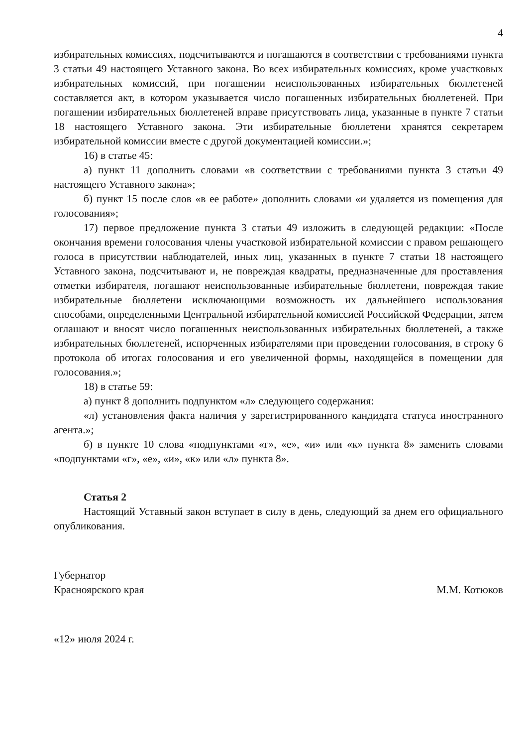4
избирательных комиссиях, подсчитываются и погашаются в соответствии с требованиями пункта 3 статьи 49 настоящего Уставного закона. Во всех избирательных комиссиях, кроме участковых избирательных комиссий, при погашении неиспользованных избирательных бюллетеней составляется акт, в котором указывается число погашенных избирательных бюллетеней. При погашении избирательных бюллетеней вправе присутствовать лица, указанные в пункте 7 статьи 18 настоящего Уставного закона. Эти избирательные бюллетени хранятся секретарем избирательной комиссии вместе с другой документацией комиссии.»;
16) в статье 45:
а) пункт 11 дополнить словами «в соответствии с требованиями пункта 3 статьи 49 настоящего Уставного закона»;
б) пункт 15 после слов «в ее работе» дополнить словами «и удаляется из помещения для голосования»;
17) первое предложение пункта 3 статьи 49 изложить в следующей редакции: «После окончания времени голосования члены участковой избирательной комиссии с правом решающего голоса в присутствии наблюдателей, иных лиц, указанных в пункте 7 статьи 18 настоящего Уставного закона, подсчитывают и, не повреждая квадраты, предназначенные для проставления отметки избирателя, погашают неиспользованные избирательные бюллетени, повреждая такие избирательные бюллетени исключающими возможность их дальнейшего использования способами, определенными Центральной избирательной комиссией Российской Федерации, затем оглашают и вносят число погашенных неиспользованных избирательных бюллетеней, а также избирательных бюллетеней, испорченных избирателями при проведении голосования, в строку 6 протокола об итогах голосования и его увеличенной формы, находящейся в помещении для голосования.»;
18) в статье 59:
а) пункт 8 дополнить подпунктом «л» следующего содержания:
«л) установления факта наличия у зарегистрированного кандидата статуса иностранного агента.»;
б) в пункте 10 слова «подпунктами «г», «е», «и» или «к» пункта 8» заменить словами «подпунктами «г», «е», «и», «к» или «л» пункта 8».
Статья 2
Настоящий Уставный закон вступает в силу в день, следующий за днем его официального опубликования.
Губернатор
Красноярского края
М.М. Котюков
«12» июля 2024 г.